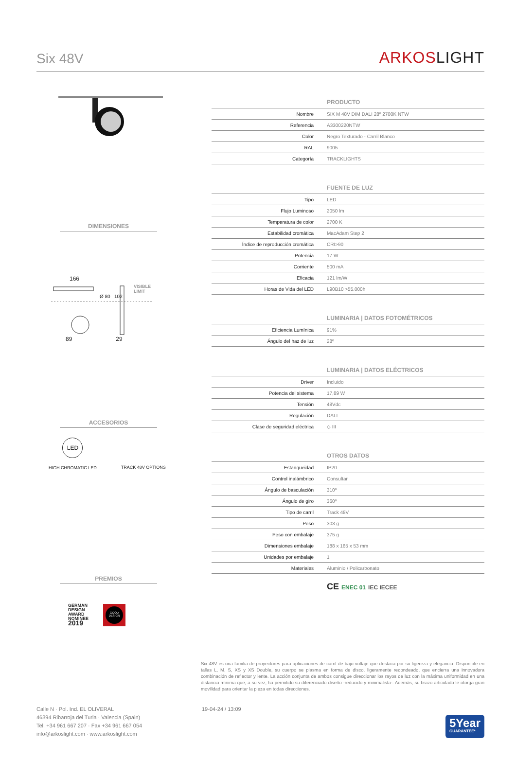Six 48V
ARKOSLIGHT
DIMENSIONES
166
89 29
VISIBLE
LIMIT
Ø 80 102
ACCESORIOS
LED
HIGH CHROMATIC LED
TRACK 48V OPTIONS
PREMIOS
GERMAN
DESIGN
AWARD
NOMINEE
2019
GOOD DESIGN
| | PRODUCTO |
| Nombre | SIX M 48V DIM DALI 28º 2700K NTW |
| Referencia | A3300220NTW |
| Color | Negro Texturado - Carril Blanco |
| RAL | 9005 |
| Categoría | TRACKLIGHTS |
| | FUENTE DE LUZ |
| Tipo | LED |
| Flujo Luminoso | 2050 lm |
| Temperatura de color | 2700 K |
| Estabilidad cromática | MacAdam Step 2 |
| Índice de reproducción cromática | CRI>90 |
| Potencia | 17 W |
| Corriente | 500 mA |
| Eficacia | 121 lm/W |
| Horas de Vida del LED | L90B10 >55.000h |
| | LUMINARIA / DATOS FOTOMÉTRICOS |
| Eficiencia Lumínica | 91% |
| Ángulo del haz de luz | 28º |
| | LUMINARIA / DATOS ELÉCTRICOS |
| Driver | Incluido |
| Potencia del sistema | 17,89 W |
| Tensión | 48Vdc |
| Regulación | DALI |
| Clase de seguridad eléctrica | ◇ III |
| | OTROS DATOS |
| Estanqueidad | IP20 |
| Control inalámbrico | Consultar |
| Ángulo de basculación | 310º |
| Ángulo de giro | 360º |
| Tipo de carril | Track 48V |
| Peso | 303 g |
| Peso con embalaje | 375 g |
| Dimensiones embalaje | 188 x 165 x 53 mm |
| Unidades por embalaje | 1 |
| Materiales | Aluminio / Policarbonato |
CE ENEC 01 IEC IECEE
Six 48V es una familia de proyectores para aplicaciones de carril de bajo voltaje que destaca por su ligereza y elegancia. Disponible en tallas L, M, S, XS y XS Double, su cuerpo se plasma en forma de disco, ligeramente redondeado, que encierra una innovadora combinación de reflector y lente. La acción conjunta de ambos consigue direccionar los rayos de luz con la máxima uniformidad en una distancia mínima que, a su vez, ha permitido su diferenciado diseño -reducido y minimalista-. Además, su brazo articulado le otorga gran movilidad para orientar la pieza en todas direcciones.
Calle N · Pol. Ind. EL OLIVERAL
46394 Ribarroja del Turia · Valencia (Spain)
Tel. +34 961 667 207 · Fax +34 961 667 054
info@arkoslight.com · www.arkoslight.com
19-04-24 / 13:09
5Year
GUARANTEE*